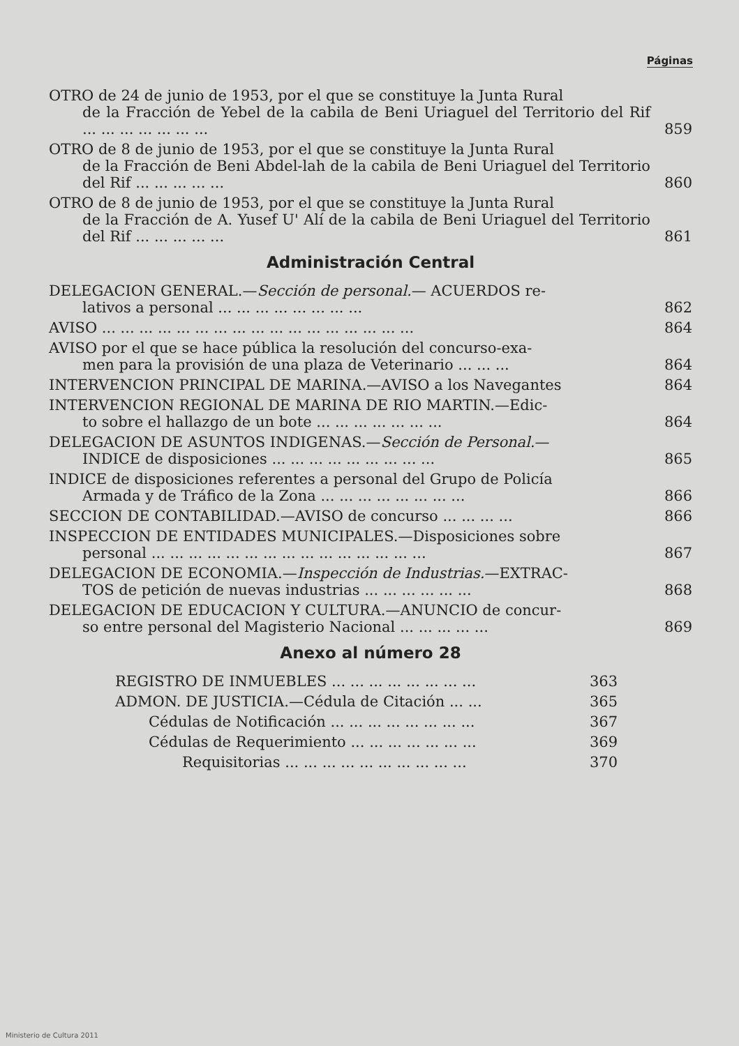Páginas
OTRO de 24 de junio de 1953, por el que se constituye la Junta Rural
de la Fracción de Yebel de la cabila de Beni Uriaguel del Territorio del Rif ... ... ... ... ... ... ...
859
OTRO de 8 de junio de 1953, por el que se constituye la Junta Rural
de la Fracción de Beni Abdel-lah de la cabila de Beni Uriaguel del Territorio del Rif ... ... ... ... ...
860
OTRO de 8 de junio de 1953, por el que se constituye la Junta Rural
de la Fracción de A. Yusef U' Alí de la cabila de Beni Uriaguel del Territorio del Rif ... ... ... ... ...
861
Administración Central
DELEGACION GENERAL.—Sección de personal.— ACUERDOS re-
lativos a personal ... ... ... ... ... ... ... ...
862
AVISO ... ... ... ... ... ... ... ... ... ... ... ... ... ... ... ... ...
864
AVISO por el que se hace pública la resolución del concurso-exa-
men para la provisión de una plaza de Veterinario ... ... ...
864
INTERVENCION PRINCIPAL DE MARINA.—AVISO a los Navegantes
864
INTERVENCION REGIONAL DE MARINA DE RIO MARTIN.—Edic-
to sobre el hallazgo de un bote ... ... ... ... ... ... ...
864
DELEGACION DE ASUNTOS INDIGENAS.—Sección de Personal.—
INDICE de disposiciones ... ... ... ... ... ... ... ... ...
865
INDICE de disposiciones referentes a personal del Grupo de Policía
Armada y de Tráfico de la Zona ... ... ... ... ... ... ... ...
866
SECCION DE CONTABILIDAD.—AVISO de concurso ... ... ... ...
866
INSPECCION DE ENTIDADES MUNICIPALES.—Disposiciones sobre
personal ... ... ... ... ... ... ... ... ... ... ... ... ... ... ...
867
DELEGACION DE ECONOMIA.—Inspección de Industrias.—EXTRAC-
TOS de petición de nuevas industrias ... ... ... ... ... ...
868
DELEGACION DE EDUCACION Y CULTURA.—ANUNCIO de concur-
so entre personal del Magisterio Nacional ... ... ... ... ...
869
Anexo al número 28
REGISTRO DE INMUEBLES ... ... ... ... ... ... ... ...
363
ADMON. DE JUSTICIA.—Cédula de Citación ... ...
365
Cédulas de Notificación ... ... ... ... ... ... ... ...
367
Cédulas de Requerimiento ... ... ... ... ... ... ...
369
Requisitorias ... ... ... ... ... ... ... ... ... ...
370
Ministerio de Cultura 2011